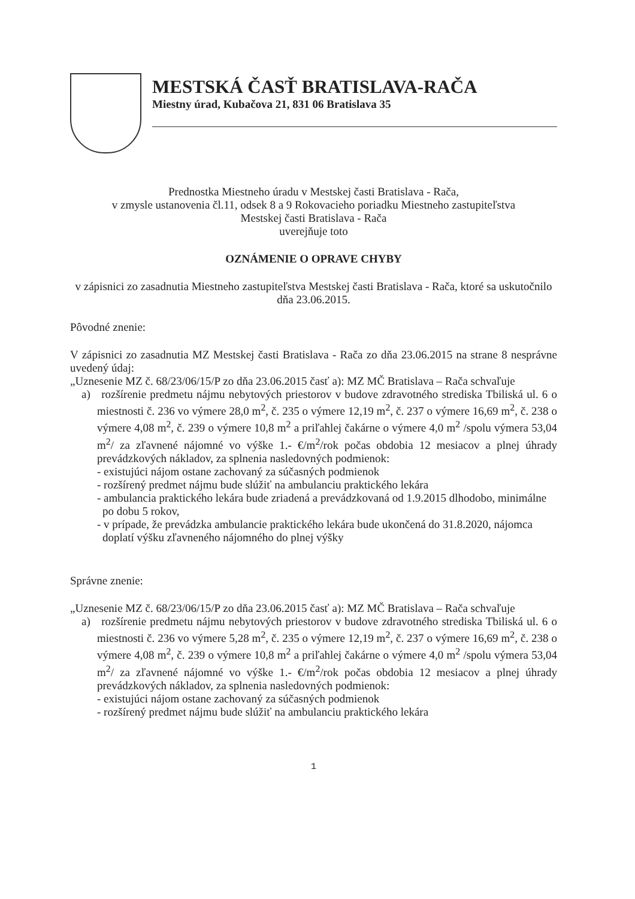MESTSKÁ ČASŤ BRATISLAVA-RAČA
Miestny úrad, Kubačova 21, 831 06 Bratislava 35
Prednostka Miestneho úradu v Mestskej časti Bratislava - Rača,
v zmysle ustanovenia čl.11, odsek 8 a 9 Rokovacieho poriadku Miestneho zastupiteľstva
Mestskej časti Bratislava - Rača
uverejňuje toto
OZNÁMENIE O OPRAVE CHYBY
v zápisnici zo zasadnutia Miestneho zastupiteľstva Mestskej časti Bratislava - Rača, ktoré sa uskutočnilo dňa 23.06.2015.
Pôvodné znenie:
V zápisnici zo zasadnutia MZ Mestskej časti Bratislava - Rača zo dňa 23.06.2015 na strane 8 nesprávne uvedený údaj:
„Uznesenie MZ č. 68/23/06/15/P zo dňa 23.06.2015 časť a): MZ MČ Bratislava – Rača schvaľuje
a) rozšírenie predmetu nájmu nebytových priestorov v budove zdravotného strediska Tbiliská ul. 6 o miestnosti č. 236 vo výmere 28,0 m<sup>2</sup>, č. 235 o výmere 12,19 m<sup>2</sup>, č. 237 o výmere 16,69 m<sup>2</sup>, č. 238 o výmere 4,08 m<sup>2</sup>, č. 239 o výmere 10,8 m<sup>2</sup> a priľahlej čakárne o výmere 4,0 m<sup>2</sup> /spolu výmera 53,04 m<sup>2</sup>/ za zľavnené nájomné vo výške 1.- €/m<sup>2</sup>/rok počas obdobia 12 mesiacov a plnej úhrady prevádzkových nákladov, za splnenia nasledovných podmienok:
- existujúci nájom ostane zachovaný za súčasných podmienok
- rozšírený predmet nájmu bude slúžiť na ambulanciu praktického lekára
- ambulancia praktického lekára bude zriadená a prevádzkovaná od 1.9.2015 dlhodobo, minimálne po dobu 5 rokov,
- v prípade, že prevádzka ambulancie praktického lekára bude ukončená do 31.8.2020, nájomca doplatí výšku zľavneného nájomného do plnej výšky
Správne znenie:
„Uznesenie MZ č. 68/23/06/15/P zo dňa 23.06.2015 časť a): MZ MČ Bratislava – Rača schvaľuje
a) rozšírenie predmetu nájmu nebytových priestorov v budove zdravotného strediska Tbiliská ul. 6 o miestnosti č. 236 vo výmere 5,28 m<sup>2</sup>, č. 235 o výmere 12,19 m<sup>2</sup>, č. 237 o výmere 16,69 m<sup>2</sup>, č. 238 o výmere 4,08 m<sup>2</sup>, č. 239 o výmere 10,8 m<sup>2</sup> a priľahlej čakárne o výmere 4,0 m<sup>2</sup> /spolu výmera 53,04 m<sup>2</sup>/ za zľavnené nájomné vo výške 1.- €/m<sup>2</sup>/rok počas obdobia 12 mesiacov a plnej úhrady prevádzkových nákladov, za splnenia nasledovných podmienok:
- existujúci nájom ostane zachovaný za súčasných podmienok
- rozšírený predmet nájmu bude slúžiť na ambulanciu praktického lekára
1